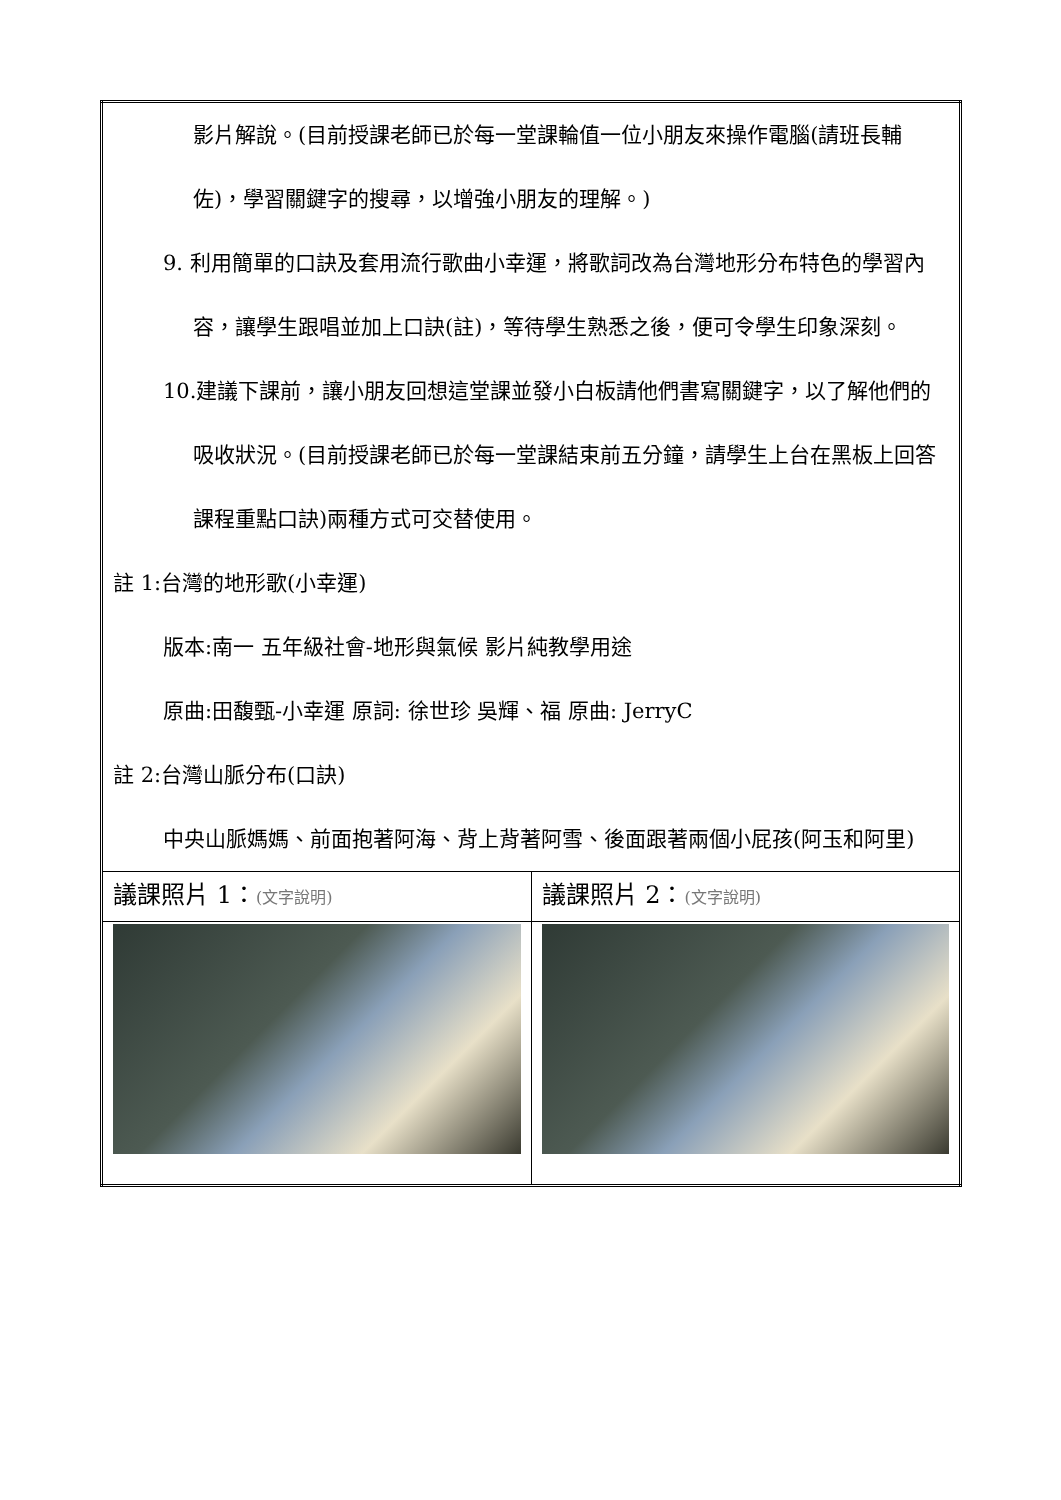| 影片解說。(目前授課老師已於每一堂課輪值一位小朋友來操作電腦(請班長輔佐)，學習關鍵字的搜尋，以增強小朋友的理解。) 9. 利用簡單的口訣及套用流行歌曲小幸運，將歌詞改為台灣地形分布特色的學習內容，讓學生跟唱並加上口訣(註)，等待學生熟悉之後，便可令學生印象深刻。 10.建議下課前，讓小朋友回想這堂課並發小白板請他們書寫關鍵字，以了解他們的吸收狀況。(目前授課老師已於每一堂課結束前五分鐘，請學生上台在黑板上回答課程重點口訣)兩種方式可交替使用。 註 1:台灣的地形歌(小幸運) 版本:南一 五年級社會-地形與氣候 影片純教學用途 原曲:田馥甄-小幸運 原詞: 徐世珍 吳輝、福 原曲: JerryC 註 2:台灣山脈分布(口訣) 中央山脈媽媽、前面抱著阿海、背上背著阿雪、後面跟著兩個小屁孩(阿玉和阿里) | |
| 議課照片 1： (文字說明) | 議課照片 2： (文字說明) |